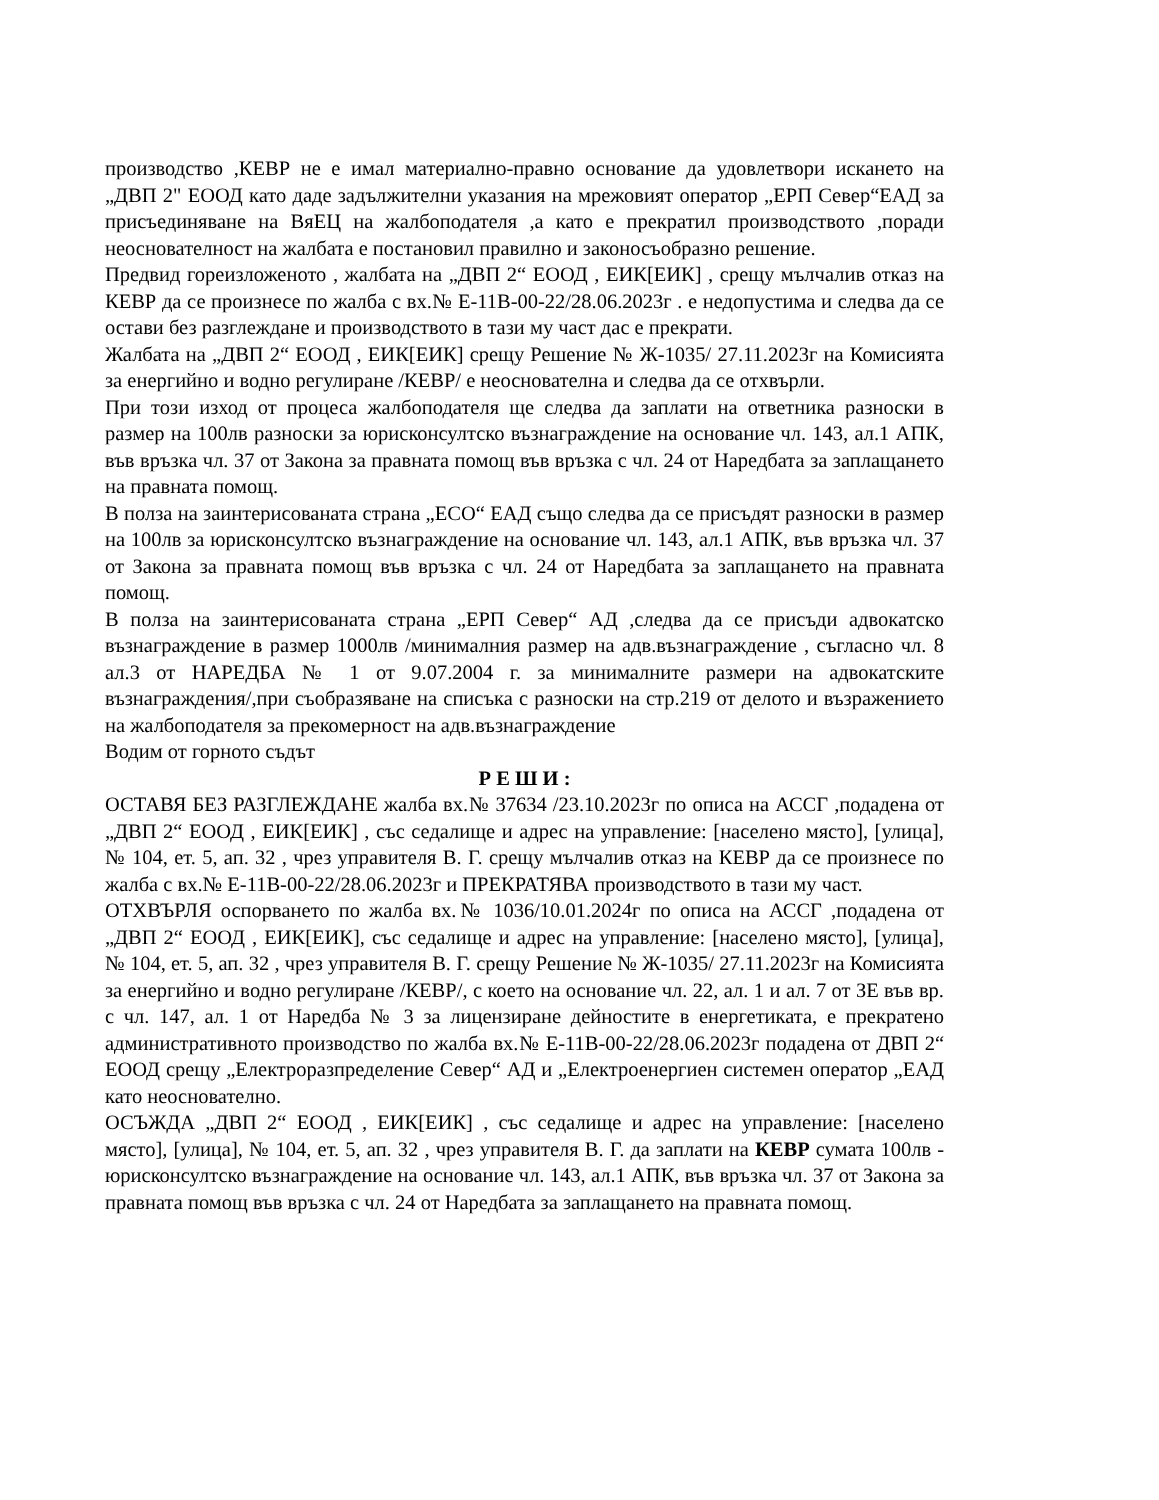производство ,КЕВР не е имал материално-правно основание да удовлетвори искането на „ДВП 2" ЕООД като даде задължителни указания на мрежовият оператор „ЕРП Север“ЕАД за присъединяване на ВяЕЦ на жалбоподателя ,а като е прекратил производството ,поради неоснователност на жалбата е постановил правилно и законосъобразно решение.
Предвид гореизложеното , жалбата на „ДВП 2“ ЕООД , ЕИК[ЕИК] , срещу мълчалив отказ на КЕВР да се произнесе по жалба с вх.№ Е-11В-00-22/28.06.2023г . е недопустима и следва да се остави без разглеждане и производството в тази му част дас е прекрати.
Жалбата на „ДВП 2“ ЕООД , ЕИК[ЕИК] срещу Решение № Ж-1035/ 27.11.2023г на Комисията за енергийно и водно регулиране /КЕВР/ е неоснователна и следва да се отхвърли.
При този изход от процеса жалбоподателя ще следва да заплати на ответника разноски в размер на 100лв разноски за юрисконсултско възнаграждение на основание чл. 143, ал.1 АПК, във връзка чл. 37 от Закона за правната помощ във връзка с чл. 24 от Наредбата за заплащането на правната помощ.
В полза на заинтерисованата страна „ЕСО“ ЕАД също следва да се присъдят разноски в размер на 100лв за юрисконсултско възнаграждение на основание чл. 143, ал.1 АПК, във връзка чл. 37 от Закона за правната помощ във връзка с чл. 24 от Наредбата за заплащането на правната помощ.
В полза на заинтерисованата страна „ЕРП Север“ АД ,следва да се присъди адвокатско възнаграждение в размер 1000лв /минималния размер на адв.възнаграждение , съгласно чл. 8 ал.3 от НАРЕДБА № 1 от 9.07.2004 г. за минималните размери на адвокатските възнаграждения/,при съобразяване на списъка с разноски на стр.219 от делото и възражението на жалбоподателя за прекомерност на адв.възнаграждение
Водим от горното съдът
Р Е Ш И :
ОСТАВЯ БЕЗ РАЗГЛЕЖДАНЕ жалба вх.№ 37634 /23.10.2023г по описа на АССГ ,подадена от „ДВП 2“ ЕООД , ЕИК[ЕИК] , със седалище и адрес на управление: [населено място], [улица], № 104, ет. 5, ап. 32 , чрез управителя В. Г. срещу мълчалив отказ на КЕВР да се произнесе по жалба с вх.№ Е-11В-00-22/28.06.2023г и ПРЕКРАТЯВА производството в тази му част.
ОТХВЪРЛЯ оспорването по жалба вх.№ 1036/10.01.2024г по описа на АССГ ,подадена от „ДВП 2“ ЕООД , ЕИК[ЕИК], със седалище и адрес на управление: [населено място], [улица], № 104, ет. 5, ап. 32 , чрез управителя В. Г. срещу Решение № Ж-1035/ 27.11.2023г на Комисията за енергийно и водно регулиране /КЕВР/, с което на основание чл. 22, ал. 1 и ал. 7 от ЗЕ във вр. с чл. 147, ал. 1 от Наредба № 3 за лицензиране дейностите в енергетиката, е прекратено административното производство по жалба вх.№ Е-11В-00-22/28.06.2023г подадена от ДВП 2“ ЕООД срещу „Електроразпределение Север“ АД и „Електроенергиен системен оператор „ЕАД като неоснователно.
ОСЪЖДА „ДВП 2“ ЕООД , ЕИК[ЕИК] , със седалище и адрес на управление: [населено място], [улица], № 104, ет. 5, ап. 32 , чрез управителя В. Г. да заплати на КЕВР сумата 100лв - юрисконсултско възнаграждение на основание чл. 143, ал.1 АПК, във връзка чл. 37 от Закона за правната помощ във връзка с чл. 24 от Наредбата за заплащането на правната помощ.